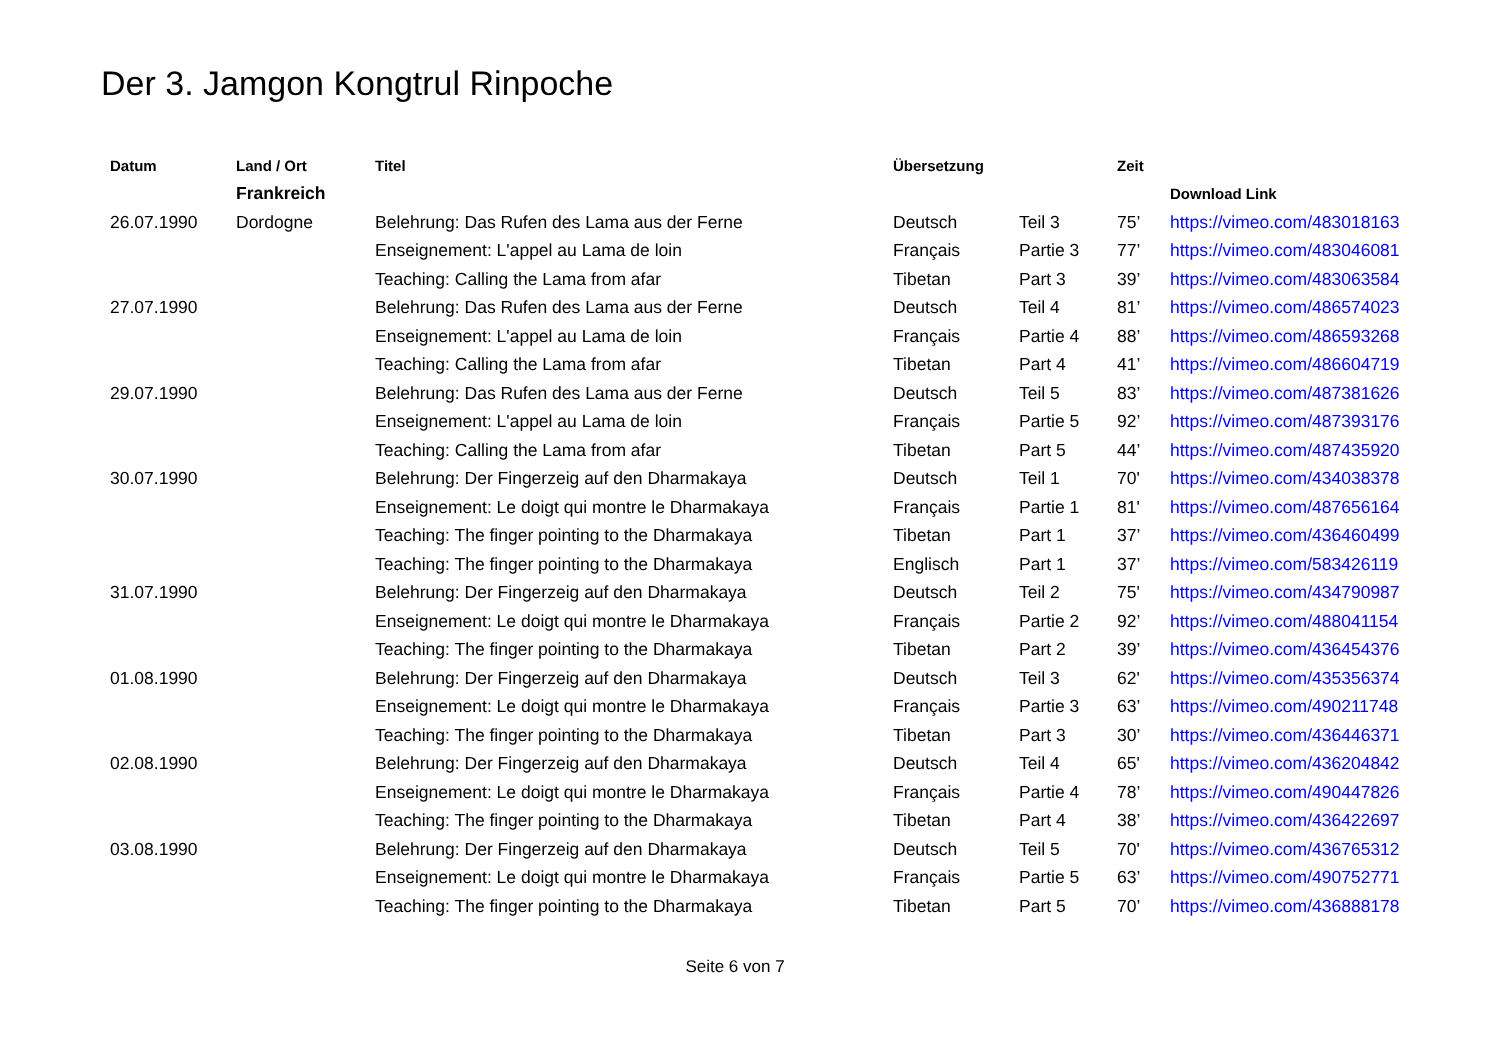Der 3. Jamgon Kongtrul Rinpoche
| Datum | Land / Ort | Titel | Übersetzung | | Zeit | |
| --- | --- | --- | --- | --- | --- | --- |
| | Frankreich | | | | | Download Link |
| 26.07.1990 | Dordogne | Belehrung: Das Rufen des Lama aus der Ferne | Deutsch | Teil 3 | 75’ | https://vimeo.com/483018163 |
| | | Enseignement: L'appel au Lama de loin | Français | Partie 3 | 77’ | https://vimeo.com/483046081 |
| | | Teaching: Calling the Lama from afar | Tibetan | Part 3 | 39’ | https://vimeo.com/483063584 |
| 27.07.1990 | | Belehrung: Das Rufen des Lama aus der Ferne | Deutsch | Teil 4 | 81’ | https://vimeo.com/486574023 |
| | | Enseignement: L'appel au Lama de loin | Français | Partie 4 | 88’ | https://vimeo.com/486593268 |
| | | Teaching: Calling the Lama from afar | Tibetan | Part 4 | 41’ | https://vimeo.com/486604719 |
| 29.07.1990 | | Belehrung: Das Rufen des Lama aus der Ferne | Deutsch | Teil 5 | 83’ | https://vimeo.com/487381626 |
| | | Enseignement: L'appel au Lama de loin | Français | Partie 5 | 92’ | https://vimeo.com/487393176 |
| | | Teaching: Calling the Lama from afar | Tibetan | Part 5 | 44’ | https://vimeo.com/487435920 |
| 30.07.1990 | | Belehrung: Der Fingerzeig auf den Dharmakaya | Deutsch | Teil 1 | 70' | https://vimeo.com/434038378 |
| | | Enseignement: Le doigt qui montre le Dharmakaya | Français | Partie 1 | 81' | https://vimeo.com/487656164 |
| | | Teaching: The finger pointing to the Dharmakaya | Tibetan | Part 1 | 37’ | https://vimeo.com/436460499 |
| | | Teaching: The finger pointing to the Dharmakaya | Englisch | Part 1 | 37’ | https://vimeo.com/583426119 |
| 31.07.1990 | | Belehrung: Der Fingerzeig auf den Dharmakaya | Deutsch | Teil 2 | 75' | https://vimeo.com/434790987 |
| | | Enseignement: Le doigt qui montre le Dharmakaya | Français | Partie 2 | 92’ | https://vimeo.com/488041154 |
| | | Teaching: The finger pointing to the Dharmakaya | Tibetan | Part 2 | 39’ | https://vimeo.com/436454376 |
| 01.08.1990 | | Belehrung: Der Fingerzeig auf den Dharmakaya | Deutsch | Teil 3 | 62' | https://vimeo.com/435356374 |
| | | Enseignement: Le doigt qui montre le Dharmakaya | Français | Partie 3 | 63’ | https://vimeo.com/490211748 |
| | | Teaching: The finger pointing to the Dharmakaya | Tibetan | Part 3 | 30’ | https://vimeo.com/436446371 |
| 02.08.1990 | | Belehrung: Der Fingerzeig auf den Dharmakaya | Deutsch | Teil 4 | 65' | https://vimeo.com/436204842 |
| | | Enseignement: Le doigt qui montre le Dharmakaya | Français | Partie 4 | 78’ | https://vimeo.com/490447826 |
| | | Teaching: The finger pointing to the Dharmakaya | Tibetan | Part 4 | 38’ | https://vimeo.com/436422697 |
| 03.08.1990 | | Belehrung: Der Fingerzeig auf den Dharmakaya | Deutsch | Teil 5 | 70' | https://vimeo.com/436765312 |
| | | Enseignement: Le doigt qui montre le Dharmakaya | Français | Partie 5 | 63’ | https://vimeo.com/490752771 |
| | | Teaching: The finger pointing to the Dharmakaya | Tibetan | Part 5 | 70’ | https://vimeo.com/436888178 |
Seite 6 von 7